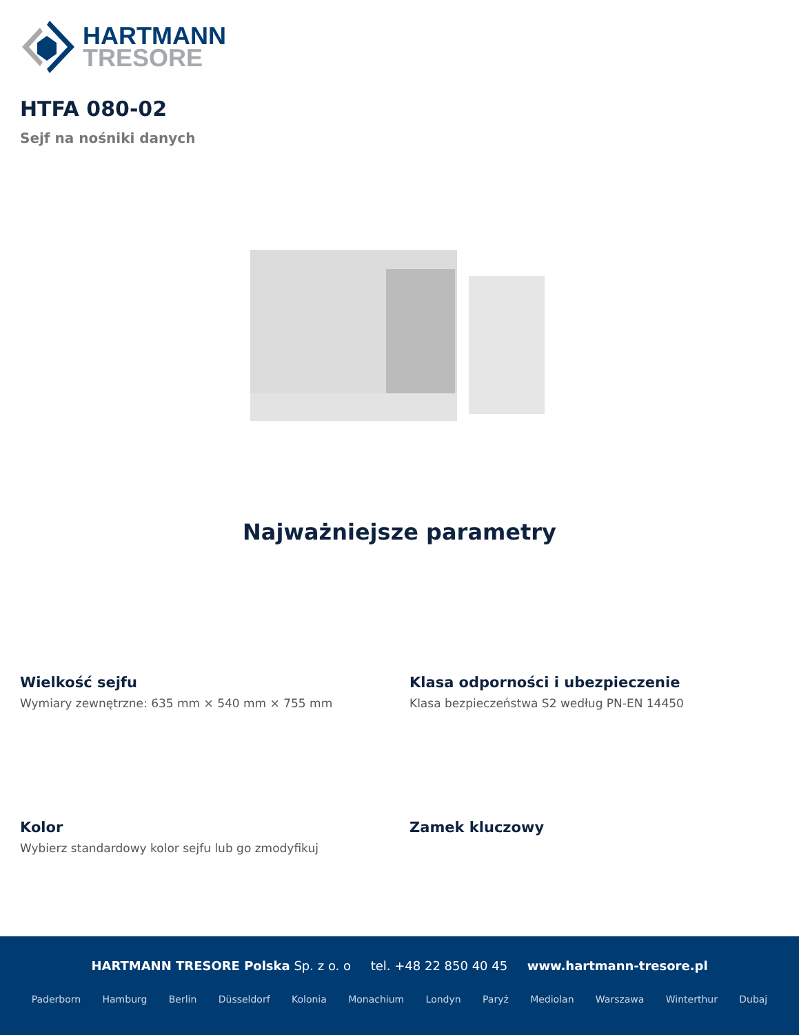HARTMANN
TRESORE
HTFA 080-02
Sejf na nośniki danych
Najważniejsze parametry
Wielkość sejfu
Wymiary zewnętrzne: 635 mm × 540 mm × 755 mm
Klasa odporności i ubezpieczenie
Klasa bezpieczeństwa S2 według PN-EN 14450
Kolor
Wybierz standardowy kolor sejfu lub go zmodyfikuj
Zamek kluczowy
HARTMANN TRESORE Polska Sp. z o. o tel. +48 22 850 40 45 www.hartmann-tresore.pl
Paderborn Hamburg Berlin Düsseldorf Kolonia Monachium Londyn Paryż Mediolan Warszawa Winterthur Dubaj